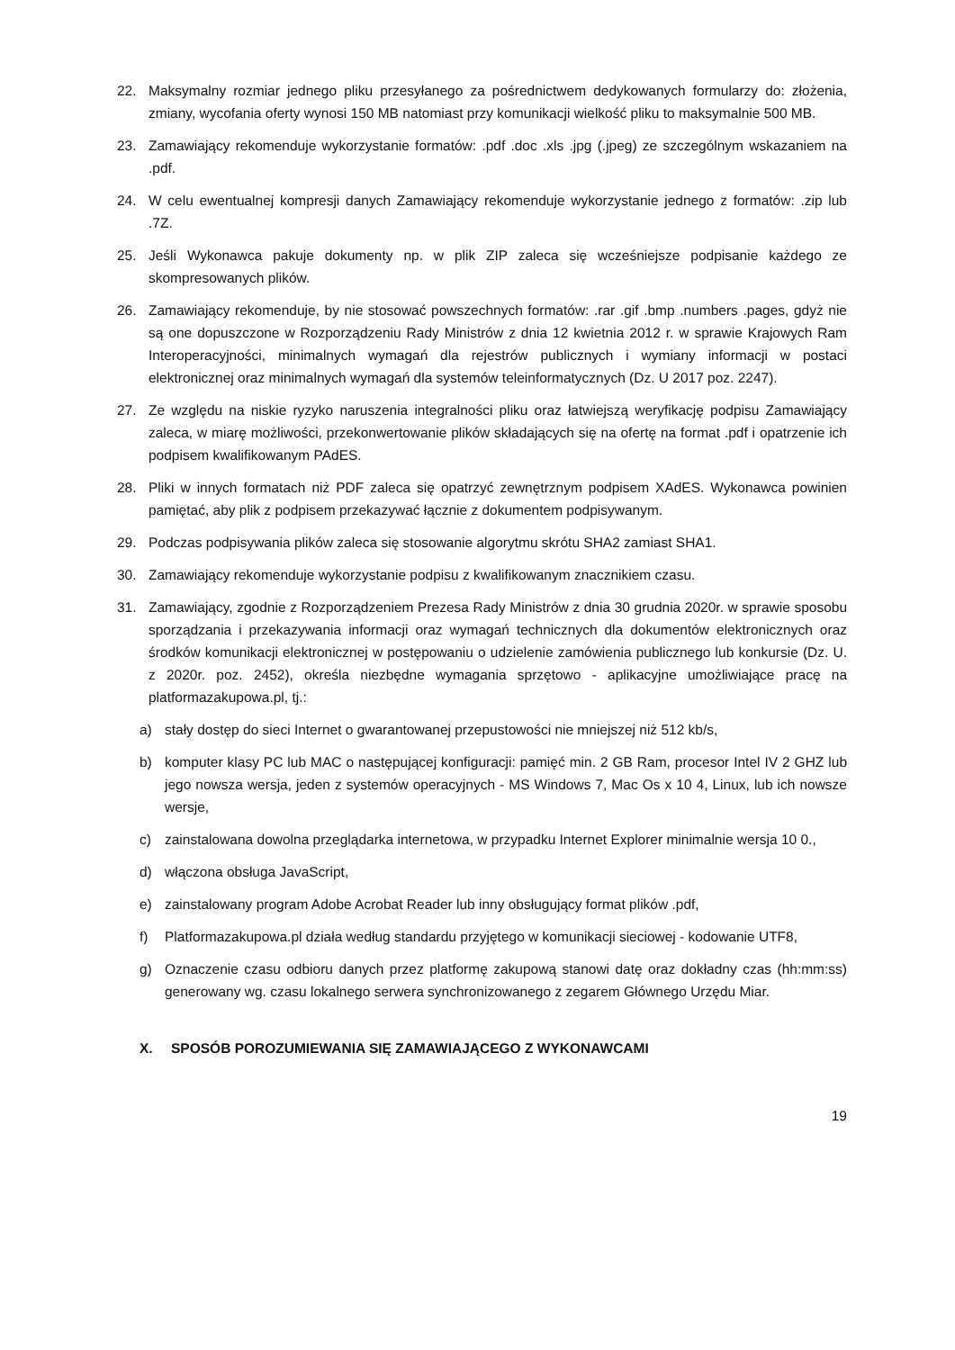22. Maksymalny rozmiar jednego pliku przesyłanego za pośrednictwem dedykowanych formularzy do: złożenia, zmiany, wycofania oferty wynosi 150 MB natomiast przy komunikacji wielkość pliku to maksymalnie 500 MB.
23. Zamawiający rekomenduje wykorzystanie formatów: .pdf .doc .xls .jpg (.jpeg) ze szczególnym wskazaniem na .pdf.
24. W celu ewentualnej kompresji danych Zamawiający rekomenduje wykorzystanie jednego z formatów: .zip lub .7Z.
25. Jeśli Wykonawca pakuje dokumenty np. w plik ZIP zaleca się wcześniejsze podpisanie każdego ze skompresowanych plików.
26. Zamawiający rekomenduje, by nie stosować powszechnych formatów: .rar .gif .bmp .numbers .pages, gdyż nie są one dopuszczone w Rozporządzeniu Rady Ministrów z dnia 12 kwietnia 2012 r. w sprawie Krajowych Ram Interoperacyjności, minimalnych wymagań dla rejestrów publicznych i wymiany informacji w postaci elektronicznej oraz minimalnych wymagań dla systemów teleinformatycznych (Dz. U 2017 poz. 2247).
27. Ze względu na niskie ryzyko naruszenia integralności pliku oraz łatwiejszą weryfikację podpisu Zamawiający zaleca, w miarę możliwości, przekonwertowanie plików składających się na ofertę na format .pdf i opatrzenie ich podpisem kwalifikowanym PAdES.
28. Pliki w innych formatach niż PDF zaleca się opatrzyć zewnętrznym podpisem XAdES. Wykonawca powinien pamiętać, aby plik z podpisem przekazywać łącznie z dokumentem podpisywanym.
29. Podczas podpisywania plików zaleca się stosowanie algorytmu skrótu SHA2 zamiast SHA1.
30. Zamawiający rekomenduje wykorzystanie podpisu z kwalifikowanym znacznikiem czasu.
31. Zamawiający, zgodnie z Rozporządzeniem Prezesa Rady Ministrów z dnia 30 grudnia 2020r. w sprawie sposobu sporządzania i przekazywania informacji oraz wymagań technicznych dla dokumentów elektronicznych oraz środków komunikacji elektronicznej w postępowaniu o udzielenie zamówienia publicznego lub konkursie (Dz. U. z 2020r. poz. 2452), określa niezbędne wymagania sprzętowo - aplikacyjne umożliwiające pracę na platformazakupowa.pl, tj.:
a) stały dostęp do sieci Internet o gwarantowanej przepustowości nie mniejszej niż 512 kb/s,
b) komputer klasy PC lub MAC o następującej konfiguracji: pamięć min. 2 GB Ram, procesor Intel IV 2 GHZ lub jego nowsza wersja, jeden z systemów operacyjnych - MS Windows 7, Mac Os x 10 4, Linux, lub ich nowsze wersje,
c) zainstalowana dowolna przeglądarka internetowa, w przypadku Internet Explorer minimalnie wersja 10 0.,
d) włączona obsługa JavaScript,
e) zainstalowany program Adobe Acrobat Reader lub inny obsługujący format plików .pdf,
f) Platformazakupowa.pl działa według standardu przyjętego w komunikacji sieciowej - kodowanie UTF8,
g) Oznaczenie czasu odbioru danych przez platformę zakupową stanowi datę oraz dokładny czas (hh:mm:ss) generowany wg. czasu lokalnego serwera synchronizowanego z zegarem Głównego Urzędu Miar.
X. SPOSÓB POROZUMIEWANIA SIĘ ZAMAWIAJĄCEGO Z WYKONAWCAMI
19